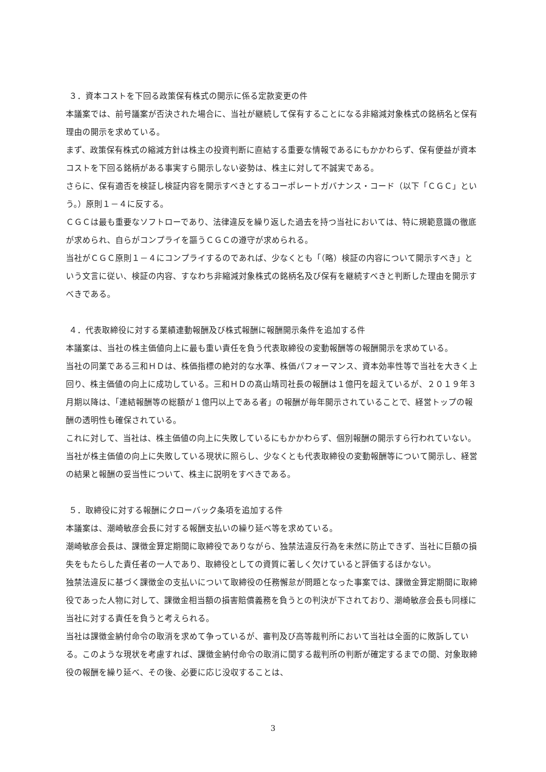３．資本コストを下回る政策保有株式の開示に係る定款変更の件
本議案では、前号議案が否決された場合に、当社が継続して保有することになる非縮減対象株式の銘柄名と保有理由の開示を求めている。
まず、政策保有株式の縮減方針は株主の投資判断に直結する重要な情報であるにもかかわらず、保有便益が資本コストを下回る銘柄がある事実すら開示しない姿勢は、株主に対して不誠実である。
さらに、保有適否を検証し検証内容を開示すべきとするコーポレートガバナンス・コード（以下「ＣＧＣ」という。）原則１－４に反する。
ＣＧＣは最も重要なソフトローであり、法律違反を繰り返した過去を持つ当社においては、特に規範意識の徹底が求められ、自らがコンプライを謳うＣＧＣの遵守が求められる。
当社がＣＧＣ原則１－４にコンプライするのであれば、少なくとも「（略）検証の内容について開示すべき」という文言に従い、検証の内容、すなわち非縮減対象株式の銘柄名及び保有を継続すべきと判断した理由を開示すべきである。
４．代表取締役に対する業績連動報酬及び株式報酬に報酬開示条件を追加する件
本議案は、当社の株主価値向上に最も重い責任を負う代表取締役の変動報酬等の報酬開示を求めている。
当社の同業である三和ＨＤは、株価指標の絶対的な水準、株価パフォーマンス、資本効率性等で当社を大きく上回り、株主価値の向上に成功している。三和ＨＤの髙山靖司社長の報酬は１億円を超えているが、２０１９年３月期以降は、「連結報酬等の総額が１億円以上である者」の報酬が毎年開示されていることで、経営トップの報酬の透明性も確保されている。
これに対して、当社は、株主価値の向上に失敗しているにもかかわらず、個別報酬の開示すら行われていない。
当社が株主価値の向上に失敗している現状に照らし、少なくとも代表取締役の変動報酬等について開示し、経営の結果と報酬の妥当性について、株主に説明をすべきである。
５．取締役に対する報酬にクローバック条項を追加する件
本議案は、潮崎敏彦会長に対する報酬支払いの繰り延べ等を求めている。
潮崎敏彦会長は、課徴金算定期間に取締役でありながら、独禁法違反行為を未然に防止できず、当社に巨額の損失をもたらした責任者の一人であり、取締役としての資質に著しく欠けていると評価するほかない。
独禁法違反に基づく課徴金の支払いについて取締役の任務懈怠が問題となった事案では、課徴金算定期間に取締役であった人物に対して、課徴金相当額の損害賠償義務を負うとの判決が下されており、潮崎敏彦会長も同様に当社に対する責任を負うと考えられる。
当社は課徴金納付命令の取消を求めて争っているが、審判及び高等裁判所において当社は全面的に敗訴している。このような現状を考慮すれば、課徴金納付命令の取消に関する裁判所の判断が確定するまでの間、対象取締役の報酬を繰り延べ、その後、必要に応じ没収することは、
3